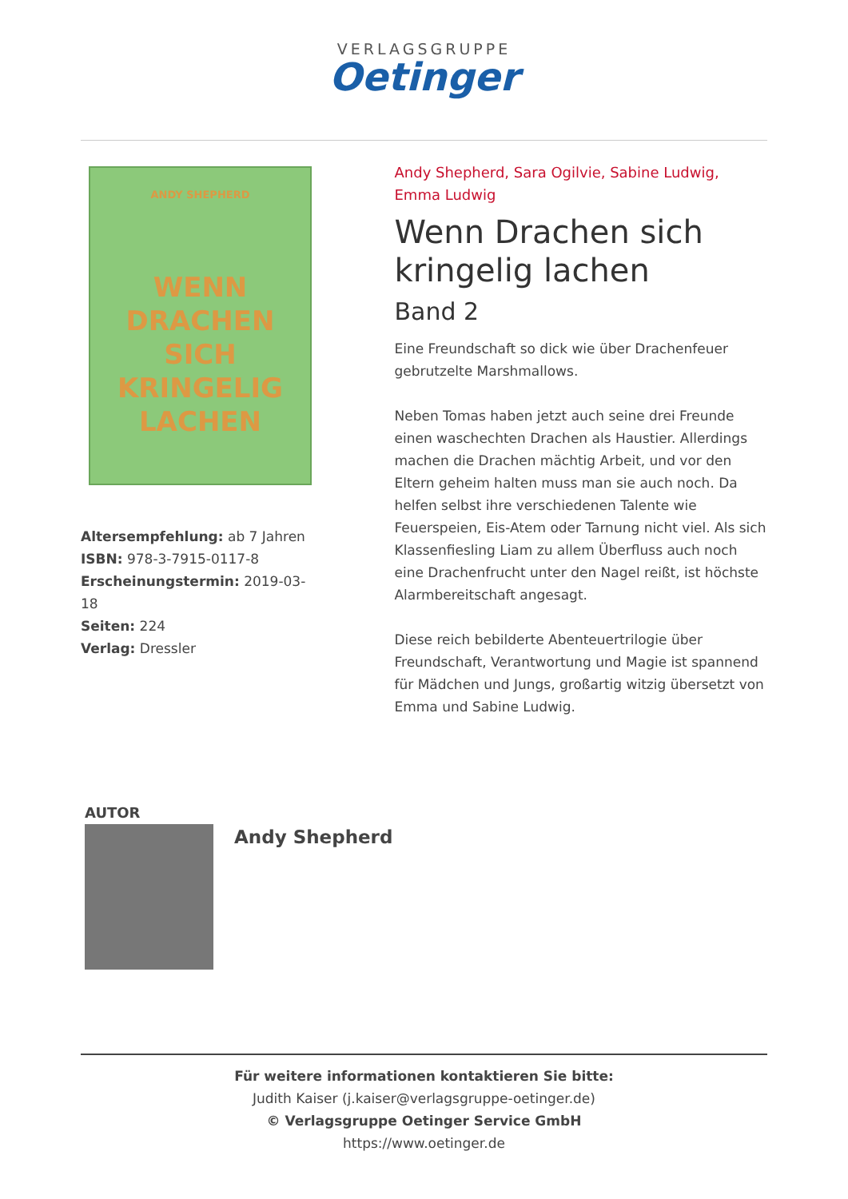VERLAGSGRUPPE
Oetinger
ANDY SHEPHERD
WENN DRACHEN SICH KRINGELIG LACHEN
Altersempfehlung: ab 7 Jahren
ISBN: 978-3-7915-0117-8
Erscheinungstermin: 2019-03-18
Seiten: 224
Verlag: Dressler
Andy Shepherd, Sara Ogilvie, Sabine Ludwig, Emma Ludwig
Wenn Drachen sich kringelig lachen
Band 2
Eine Freundschaft so dick wie über Drachenfeuer gebrutzelte Marshmallows.
Neben Tomas haben jetzt auch seine drei Freunde einen waschechten Drachen als Haustier. Allerdings machen die Drachen mächtig Arbeit, und vor den Eltern geheim halten muss man sie auch noch. Da helfen selbst ihre verschiedenen Talente wie Feuerspeien, Eis-Atem oder Tarnung nicht viel. Als sich Klassenfiesling Liam zu allem Überfluss auch noch eine Drachenfrucht unter den Nagel reißt, ist höchste Alarmbereitschaft angesagt.
Diese reich bebilderte Abenteuertrilogie über Freundschaft, Verantwortung und Magie ist spannend für Mädchen und Jungs, großartig witzig übersetzt von Emma und Sabine Ludwig.
AUTOR
Andy Shepherd
Für weitere informationen kontaktieren Sie bitte:
Judith Kaiser (j.kaiser@verlagsgruppe-oetinger.de)
© Verlagsgruppe Oetinger Service GmbH
https://www.oetinger.de